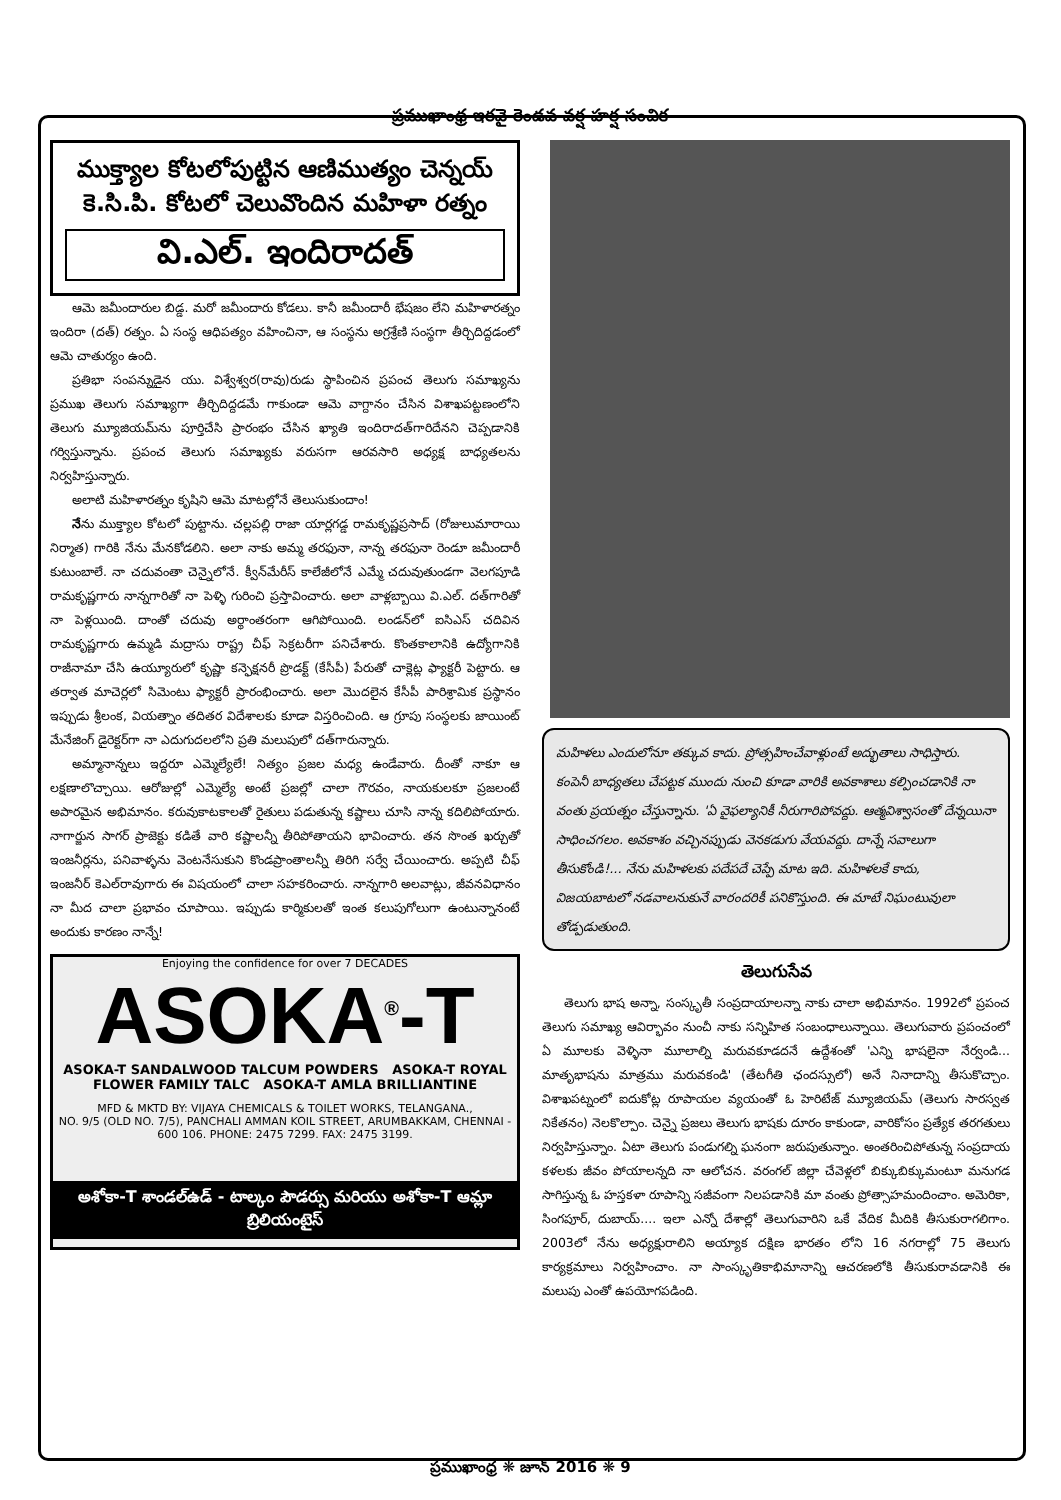ప్రముఖాంధ్ర ఇరవై రెండవ వర్ష హర్ష సంచిక
ముక్త్యాల కోటలోపుట్టిన ఆణిముత్యం చెన్నయ్
కె.సి.పి. కోటలో చెలువొందిన మహిళా రత్నం
వి.ఎల్. ఇందిరాదత్
ఆమె జమీందారుల బిడ్డ. మరో జమీందారు కోడలు. కానీ జమీందారీ భేషజం లేని మహిళారత్నం ఇందిరా (దత్) రత్నం. ఏ సంస్థ ఆధిపత్యం వహించినా, ఆ సంస్థను అగ్రశ్రేణి సంస్థగా తీర్చిదిద్దడంలో ఆమె చాతుర్యం ఉంది.
ప్రతిభా సంపన్నుడైన యు. విశ్వేశ్వర(రావు)రుడు స్థాపించిన ప్రపంచ తెలుగు సమాఖ్యను ప్రముఖ తెలుగు సమాఖ్యగా తీర్చిదిద్దడమే గాకుండా ఆమె వాగ్దానం చేసిన విశాఖపట్టణంలోని తెలుగు మ్యూజియమ్‌ను పూర్తిచేసి ప్రారంభం చేసిన ఖ్యాతి ఇందిరాదత్‌గారిదేనని చెప్పడానికి గర్విస్తున్నాను. ప్రపంచ తెలుగు సమాఖ్యకు వరుసగా ఆరవసారి అధ్యక్ష బాధ్యతలను నిర్వహిస్తున్నారు.
అలాటి మహిళారత్నం కృషిని ఆమె మాటల్లోనే తెలుసుకుందాం!
నేను ముక్త్యాల కోటలో పుట్టాను. చల్లపల్లి రాజా యార్లగడ్డ రామకృష్ణప్రసాద్ (రోజులుమారాయి నిర్మాత) గారికి నేను మేనకోడలిని. అలా నాకు అమ్మ తరఫునా, నాన్న తరఫునా రెండూ జమీందారీ కుటుంబాలే. నా చదువంతా చెన్నైలోనే. క్వీన్‌మేరీస్ కాలేజీలోనే ఎమ్మే చదువుతుండగా వెలగపూడి రామకృష్ణగారు నాన్నగారితో నా పెళ్ళి గురించి ప్రస్తావించారు. అలా వాళ్లబ్బాయి వి.ఎల్. దత్‌గారితో నా పెళ్లయింది. దాంతో చదువు అర్థాంతరంగా ఆగిపోయింది. లండన్‌లో ఐసిఎస్ చదివిన రామకృష్ణగారు ఉమ్మడి మద్రాసు రాష్ట్ర చీఫ్ సెక్రటరీగా పనిచేశారు. కొంతకాలానికి ఉద్యోగానికి రాజీనామా చేసి ఉయ్యూరులో కృష్ణా కన్ఫెక్షనరీ ప్రొడక్ట్ (కేసీపీ) పేరుతో చాక్లెట్ల ఫ్యాక్టరీ పెట్టారు. ఆ తర్వాత మాచెర్లలో సిమెంటు ఫ్యాక్టరీ ప్రారంభించారు. అలా మొదలైన కేసీపీ పారిశ్రామిక ప్రస్థానం ఇప్పుడు శ్రీలంక, వియత్నాం తదితర విదేశాలకు కూడా విస్తరించింది. ఆ గ్రూపు సంస్థలకు జాయింట్ మేనేజింగ్ డైరెక్టర్‌గా నా ఎదుగుదలలోని ప్రతి మలుపులో దత్‌గారున్నారు.
అమ్మానాన్నలు ఇద్దరూ ఎమ్మెల్యేలే! నిత్యం ప్రజల మధ్య ఉండేవారు. దీంతో నాకూ ఆ లక్షణాలొచ్చాయి. ఆరోజుల్లో ఎమ్మెల్యే అంటే ప్రజల్లో చాలా గౌరవం, నాయకులకూ ప్రజలంటే అపారమైన అభిమానం. కరువుకాటకాలతో రైతులు పడుతున్న కష్టాలు చూసి నాన్న కదిలిపోయారు. నాగార్జున సాగర్ ప్రాజెక్టు కడితే వారి కష్టాలన్నీ తీరిపోతాయని భావించారు. తన సొంత ఖర్చుతో ఇంజనీర్లను, పనివాళ్ళను వెంటనేసుకుని కొండప్రాంతాలన్నీ తిరిగి సర్వే చేయించారు. అప్పటి చీఫ్ ఇంజనీర్ కెఎల్‌రావుగారు ఈ విషయంలో చాలా సహకరించారు. నాన్నగారి అలవాట్లు, జీవనవిధానం నా మీద చాలా ప్రభావం చూపాయి. ఇప్పుడు కార్మికులతో ఇంత కలుపుగోలుగా ఉంటున్నానంటే అందుకు కారణం నాన్నే!
Enjoying the confidence for over 7 DECADES
ASOKA<sup>®</sup>-T
ASOKA-T SANDALWOOD TALCUM POWDERS ASOKA-T ROYAL FLOWER FAMILY TALC ASOKA-T AMLA BRILLIANTINE
MFD & MKTD BY: VIJAYA CHEMICALS & TOILET WORKS, TELANGANA.,
NO. 9/5 (OLD NO. 7/5), PANCHALI AMMAN KOIL STREET, ARUMBAKKAM, CHENNAI - 600 106. PHONE: 2475 7299. FAX: 2475 3199.
అశోకా-T శాండల్‌ఉడ్ - టాల్కం పౌడర్సు మరియు అశోకా-T ఆమ్లా బ్రిలియంటైస్
మహిళలు ఎందులోనూ తక్కువ కాదు. ప్రోత్సహించేవాళ్లుంటే అద్భుతాలు సాధిస్తారు. కంపెనీ బాధ్యతలు చేపట్టక ముందు నుంచి కూడా వారికి అవకాశాలు కల్పించడానికి నా వంతు ప్రయత్నం చేస్తున్నాను. 'ఏ వైఫల్యానికీ నీరుగారిపోవద్దు. ఆత్మవిశ్వాసంతో దేన్నయినా సాధించగలం. అవకాశం వచ్చినప్పుడు వెనకడుగు వేయవద్దు. దాన్నే సవాలుగా తీసుకోండి!... నేను మహిళలకు పదేపదే చెప్పే మాట ఇది. మహిళలకే కాదు, విజయబాటలో నడవాలనుకునే వారందరికీ పనికొస్తుంది. ఈ మాటే నిఘంటువులా తోడ్పడుతుంది.
తెలుగుసేవ
తెలుగు భాష అన్నా, సంస్కృతీ సంప్రదాయాలన్నా నాకు చాలా అభిమానం. 1992లో ప్రపంచ తెలుగు సమాఖ్య ఆవిర్భావం నుంచీ నాకు సన్నిహిత సంబంధాలున్నాయి. తెలుగువారు ప్రపంచంలో ఏ మూలకు వెళ్ళినా మూలాల్ని మరువకూడదనే ఉద్దేశంతో 'ఎన్ని భాషలైనా నేర్వండి... మాతృభాషను మాత్రము మరువకండి' (తేటగీతి ఛందస్సులో) అనే నినాదాన్ని తీసుకొచ్చాం. విశాఖపట్నంలో ఐదుకోట్ల రూపాయల వ్యయంతో ఓ హెరిటేజ్ మ్యూజియమ్ (తెలుగు సారస్వత నికేతనం) నెలకొల్పాం. చెన్నై ప్రజలు తెలుగు భాషకు దూరం కాకుండా, వారికోసం ప్రత్యేక తరగతులు నిర్వహిస్తున్నాం. ఏటా తెలుగు పండుగల్ని ఘనంగా జరుపుతున్నాం. అంతరించిపోతున్న సంప్రదాయ కళలకు జీవం పోయాలన్నది నా ఆలోచన. వరంగల్ జిల్లా చేవెళ్లలో బిక్కుబిక్కుమంటూ మనుగడ సాగిస్తున్న ఓ హస్తకళా రూపాన్ని సజీవంగా నిలపడానికి మా వంతు ప్రోత్సాహమందించాం. అమెరికా, సింగపూర్, దుబాయ్.... ఇలా ఎన్నో దేశాల్లో తెలుగువారిని ఒకే వేదిక మీదికి తీసుకురాగలిగాం. 2003లో నేను అధ్యక్షురాలిని అయ్యాక దక్షిణ భారతం లోని 16 నగరాల్లో 75 తెలుగు కార్యక్రమాలు నిర్వహించాం. నా సాంస్కృతికాభిమానాన్ని ఆచరణలోకి తీసుకురావడానికి ఈ మలుపు ఎంతో ఉపయోగపడింది.
ప్రముఖాంధ్ర ❋ జూన్ 2016 ❋ 9